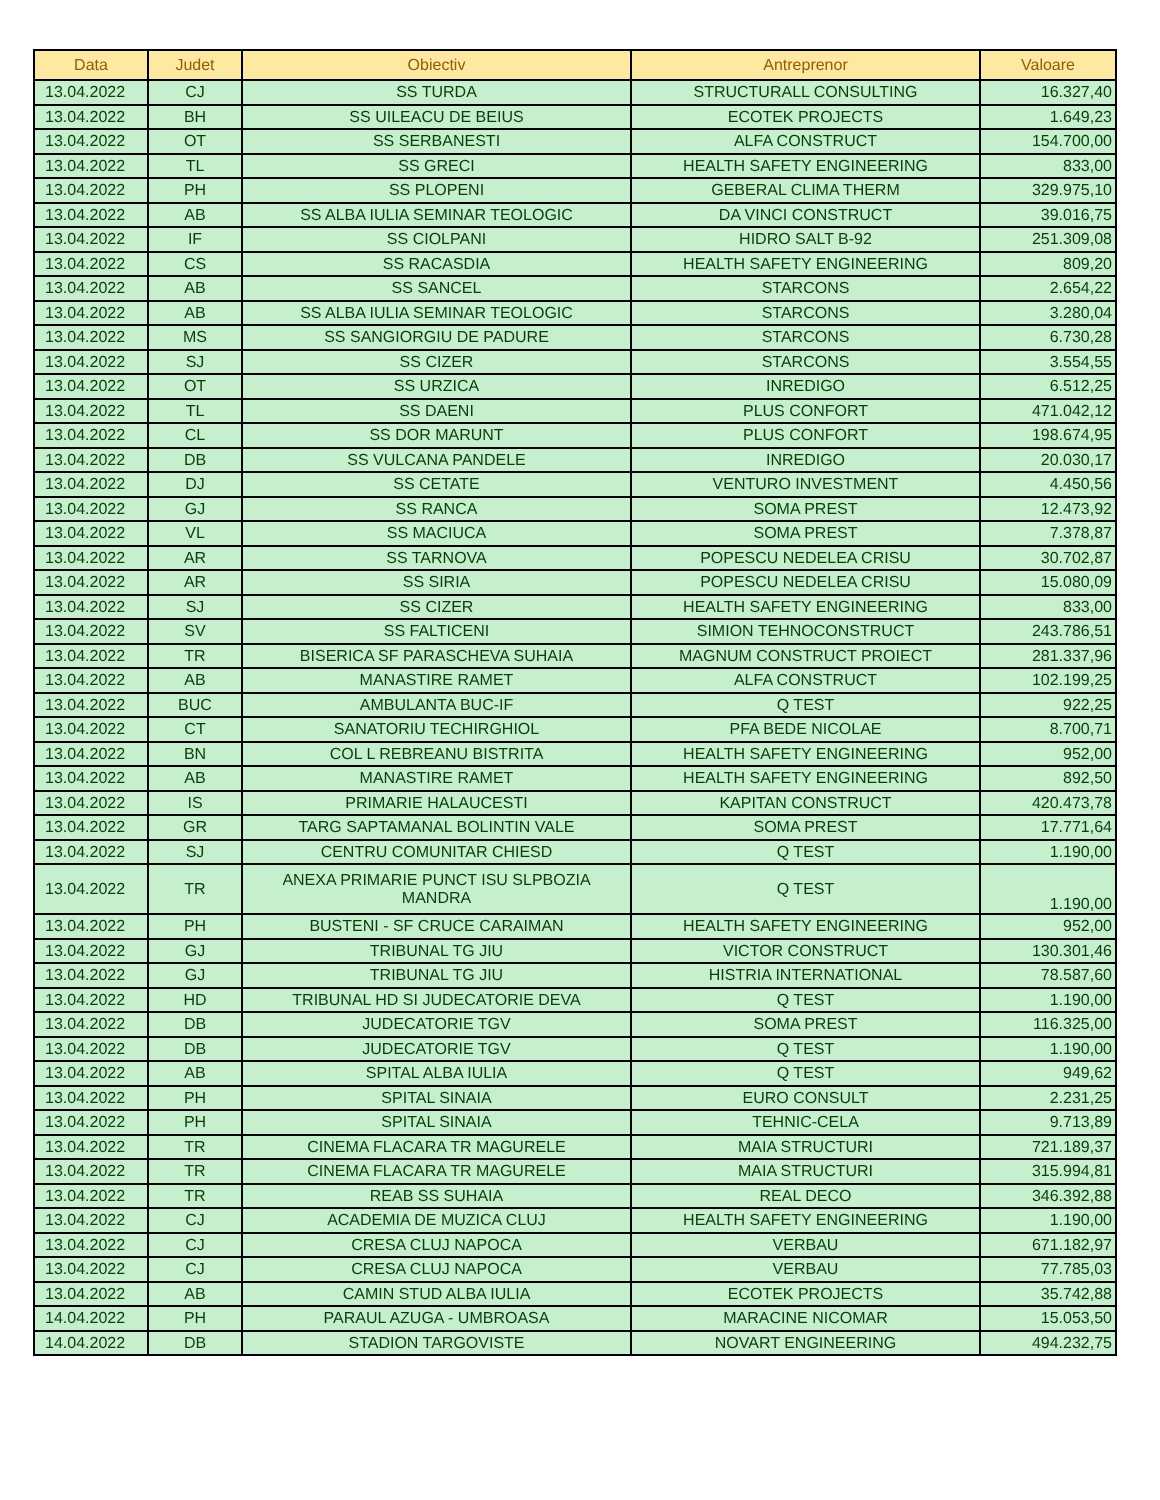| Data | Judet | Obiectiv | Antreprenor | Valoare |
| --- | --- | --- | --- | --- |
| 13.04.2022 | CJ | SS TURDA | STRUCTURALL CONSULTING | 16.327,40 |
| 13.04.2022 | BH | SS UILEACU DE BEIUS | ECOTEK PROJECTS | 1.649,23 |
| 13.04.2022 | OT | SS SERBANESTI | ALFA CONSTRUCT | 154.700,00 |
| 13.04.2022 | TL | SS GRECI | HEALTH SAFETY ENGINEERING | 833,00 |
| 13.04.2022 | PH | SS PLOPENI | GEBERAL CLIMA THERM | 329.975,10 |
| 13.04.2022 | AB | SS ALBA IULIA SEMINAR TEOLOGIC | DA VINCI CONSTRUCT | 39.016,75 |
| 13.04.2022 | IF | SS CIOLPANI | HIDRO SALT B-92 | 251.309,08 |
| 13.04.2022 | CS | SS RACASDIA | HEALTH SAFETY ENGINEERING | 809,20 |
| 13.04.2022 | AB | SS SANCEL | STARCONS | 2.654,22 |
| 13.04.2022 | AB | SS ALBA IULIA SEMINAR TEOLOGIC | STARCONS | 3.280,04 |
| 13.04.2022 | MS | SS SANGIORGIU DE PADURE | STARCONS | 6.730,28 |
| 13.04.2022 | SJ | SS CIZER | STARCONS | 3.554,55 |
| 13.04.2022 | OT | SS URZICA | INREDIGO | 6.512,25 |
| 13.04.2022 | TL | SS DAENI | PLUS CONFORT | 471.042,12 |
| 13.04.2022 | CL | SS DOR MARUNT | PLUS CONFORT | 198.674,95 |
| 13.04.2022 | DB | SS VULCANA PANDELE | INREDIGO | 20.030,17 |
| 13.04.2022 | DJ | SS CETATE | VENTURO INVESTMENT | 4.450,56 |
| 13.04.2022 | GJ | SS RANCA | SOMA PREST | 12.473,92 |
| 13.04.2022 | VL | SS MACIUCA | SOMA PREST | 7.378,87 |
| 13.04.2022 | AR | SS TARNOVA | POPESCU NEDELEA CRISU | 30.702,87 |
| 13.04.2022 | AR | SS SIRIA | POPESCU NEDELEA CRISU | 15.080,09 |
| 13.04.2022 | SJ | SS CIZER | HEALTH SAFETY ENGINEERING | 833,00 |
| 13.04.2022 | SV | SS FALTICENI | SIMION TEHNOCONSTRUCT | 243.786,51 |
| 13.04.2022 | TR | BISERICA SF PARASCHEVA SUHAIA | MAGNUM CONSTRUCT PROIECT | 281.337,96 |
| 13.04.2022 | AB | MANASTIRE RAMET | ALFA CONSTRUCT | 102.199,25 |
| 13.04.2022 | BUC | AMBULANTA BUC-IF | Q TEST | 922,25 |
| 13.04.2022 | CT | SANATORIU TECHIRGHIOL | PFA BEDE NICOLAE | 8.700,71 |
| 13.04.2022 | BN | COL L REBREANU BISTRITA | HEALTH SAFETY ENGINEERING | 952,00 |
| 13.04.2022 | AB | MANASTIRE RAMET | HEALTH SAFETY ENGINEERING | 892,50 |
| 13.04.2022 | IS | PRIMARIE HALAUCESTI | KAPITAN CONSTRUCT | 420.473,78 |
| 13.04.2022 | GR | TARG SAPTAMANAL BOLINTIN VALE | SOMA PREST | 17.771,64 |
| 13.04.2022 | SJ | CENTRU COMUNITAR CHIESD | Q TEST | 1.190,00 |
| 13.04.2022 | TR | ANEXA PRIMARIE PUNCT ISU SLPBOZIA MANDRA | Q TEST | 1.190,00 |
| 13.04.2022 | PH | BUSTENI - SF CRUCE CARAIMAN | HEALTH SAFETY ENGINEERING | 952,00 |
| 13.04.2022 | GJ | TRIBUNAL TG JIU | VICTOR CONSTRUCT | 130.301,46 |
| 13.04.2022 | GJ | TRIBUNAL TG JIU | HISTRIA INTERNATIONAL | 78.587,60 |
| 13.04.2022 | HD | TRIBUNAL HD SI JUDECATORIE DEVA | Q TEST | 1.190,00 |
| 13.04.2022 | DB | JUDECATORIE TGV | SOMA PREST | 116.325,00 |
| 13.04.2022 | DB | JUDECATORIE TGV | Q TEST | 1.190,00 |
| 13.04.2022 | AB | SPITAL ALBA IULIA | Q TEST | 949,62 |
| 13.04.2022 | PH | SPITAL SINAIA | EURO CONSULT | 2.231,25 |
| 13.04.2022 | PH | SPITAL SINAIA | TEHNIC-CELA | 9.713,89 |
| 13.04.2022 | TR | CINEMA FLACARA TR MAGURELE | MAIA STRUCTURI | 721.189,37 |
| 13.04.2022 | TR | CINEMA FLACARA TR MAGURELE | MAIA STRUCTURI | 315.994,81 |
| 13.04.2022 | TR | REAB SS SUHAIA | REAL DECO | 346.392,88 |
| 13.04.2022 | CJ | ACADEMIA DE MUZICA CLUJ | HEALTH SAFETY ENGINEERING | 1.190,00 |
| 13.04.2022 | CJ | CRESA CLUJ NAPOCA | VERBAU | 671.182,97 |
| 13.04.2022 | CJ | CRESA CLUJ NAPOCA | VERBAU | 77.785,03 |
| 13.04.2022 | AB | CAMIN STUD ALBA IULIA | ECOTEK PROJECTS | 35.742,88 |
| 14.04.2022 | PH | PARAUL AZUGA - UMBROASA | MARACINE NICOMAR | 15.053,50 |
| 14.04.2022 | DB | STADION TARGOVISTE | NOVART ENGINEERING | 494.232,75 |